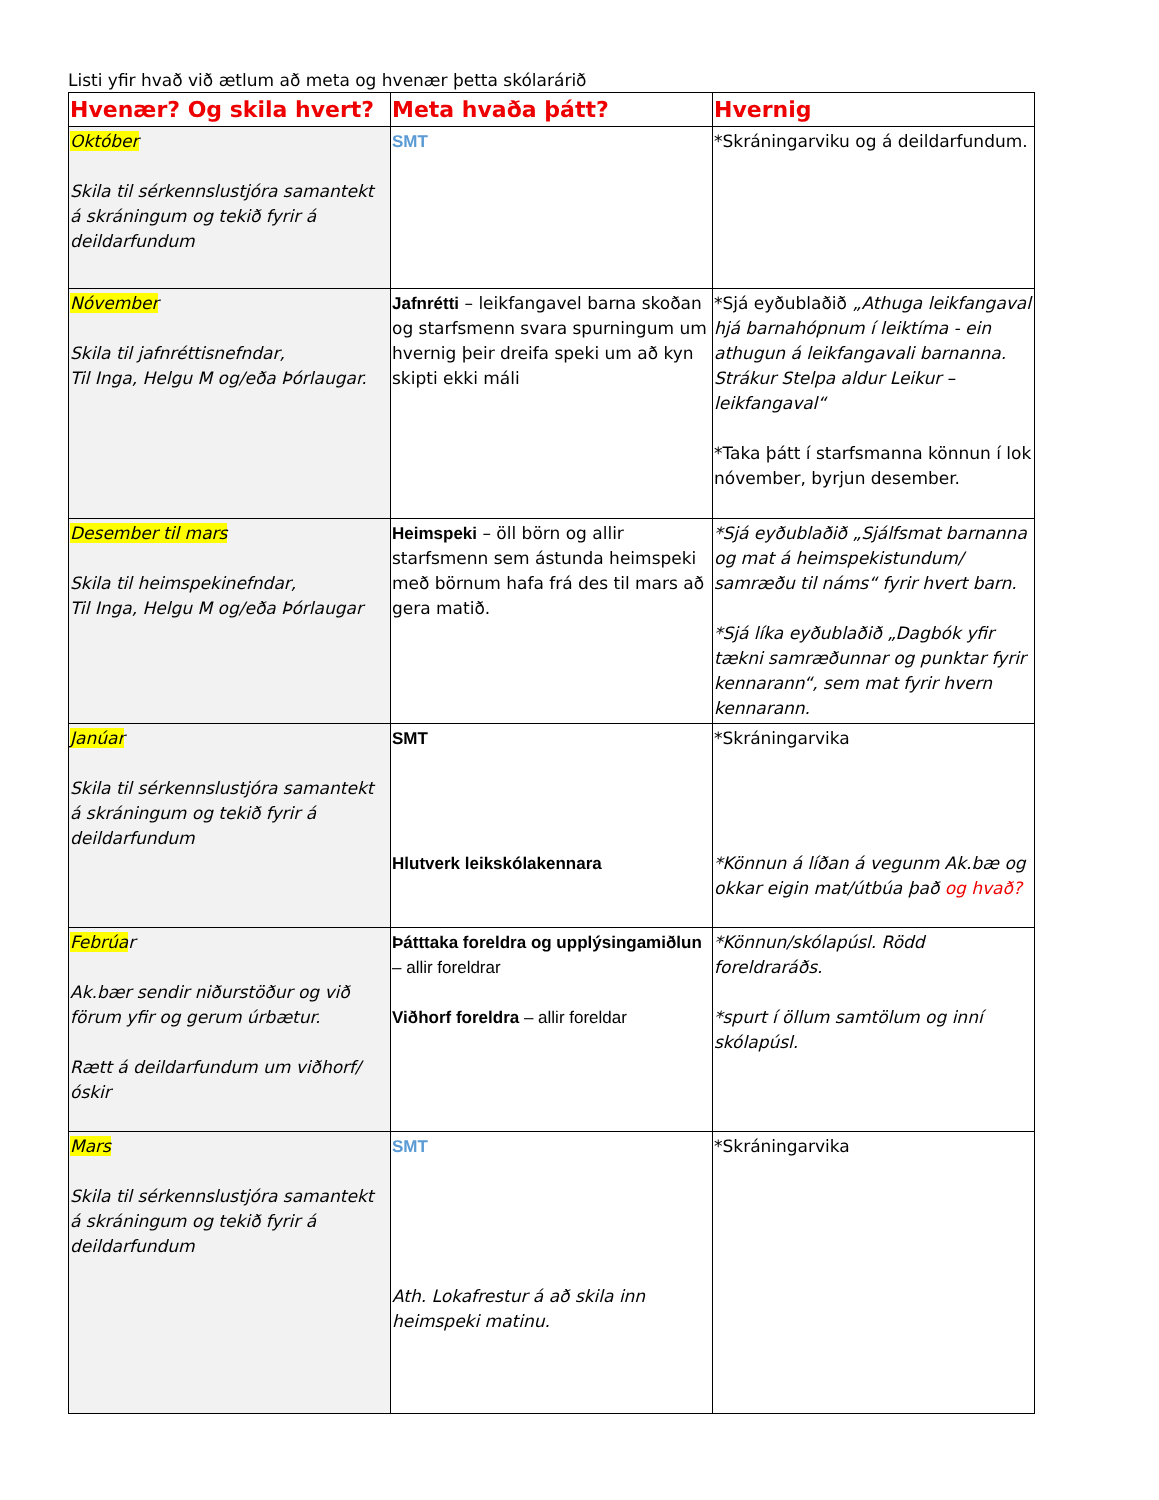Listi yfir hvað við ætlum að meta og hvenær þetta skólarárið
| Hvenær? Og skila hvert? | Meta hvaða þátt? | Hvernig |
| --- | --- | --- |
| Október Skila til sérkennslustjóra samantekt á skráningum og tekið fyrir á deildarfundum | SMT | *Skráningarviku og á deildarfundum. |
| Nóvember Skila til jafnréttisnefndar, Til Inga, Helgu M og/eða Þórlaugar. | Jafnrétti – leikfangavel barna skoðan og starfsmenn svara spurningum um hvernig þeir dreifa speki um að kyn skipti ekki máli | *Sjá eyðublaðið „Athuga leikfangaval hjá barnahópnum í leiktíma - ein athugun á leikfangavali barnanna. Strákur Stelpa aldur Leikur – leikfangaval“ *Taka þátt í starfsmanna könnun í lok nóvember, byrjun desember. |
| Desember til mars Skila til heimspekinefndar, Til Inga, Helgu M og/eða Þórlaugar | Heimspeki – öll börn og allir starfsmenn sem ástunda heimspeki með börnum hafa frá des til mars að gera matið. | *Sjá eyðublaðið „Sjálfsmat barnanna og mat á heimspekistundum/ samræðu til náms“ fyrir hvert barn. *Sjá líka eyðublaðið „Dagbók yfir tækni samræðunnar og punktar fyrir kennarann“, sem mat fyrir hvern kennarann. |
| Janúar Skila til sérkennslustjóra samantekt á skráningum og tekið fyrir á deildarfundum | SMT Hlutverk leikskólakennara | *Skráningarvika *Könnun á líðan á vegunm Ak.bæ og okkar eigin mat/útbúa það og hvað? |
| Febrúa r Ak.bær sendir niðurstöður og við förum yfir og gerum úrbætur. Rætt á deildarfundum um viðhorf/óskir | Þátttaka foreldra og upplýsingamiðlun – allir foreldrar Viðhorf foreldra – allir foreldar | *Könnun/skólapúsl. Rödd foreldraráðs. *spurt í öllum samtölum og inní skólapúsl. |
| Mars Skila til sérkennslustjóra samantekt á skráningum og tekið fyrir á deildarfundum | SMT Ath. Lokafrestur á að skila inn heimspeki matinu. | *Skráningarvika |